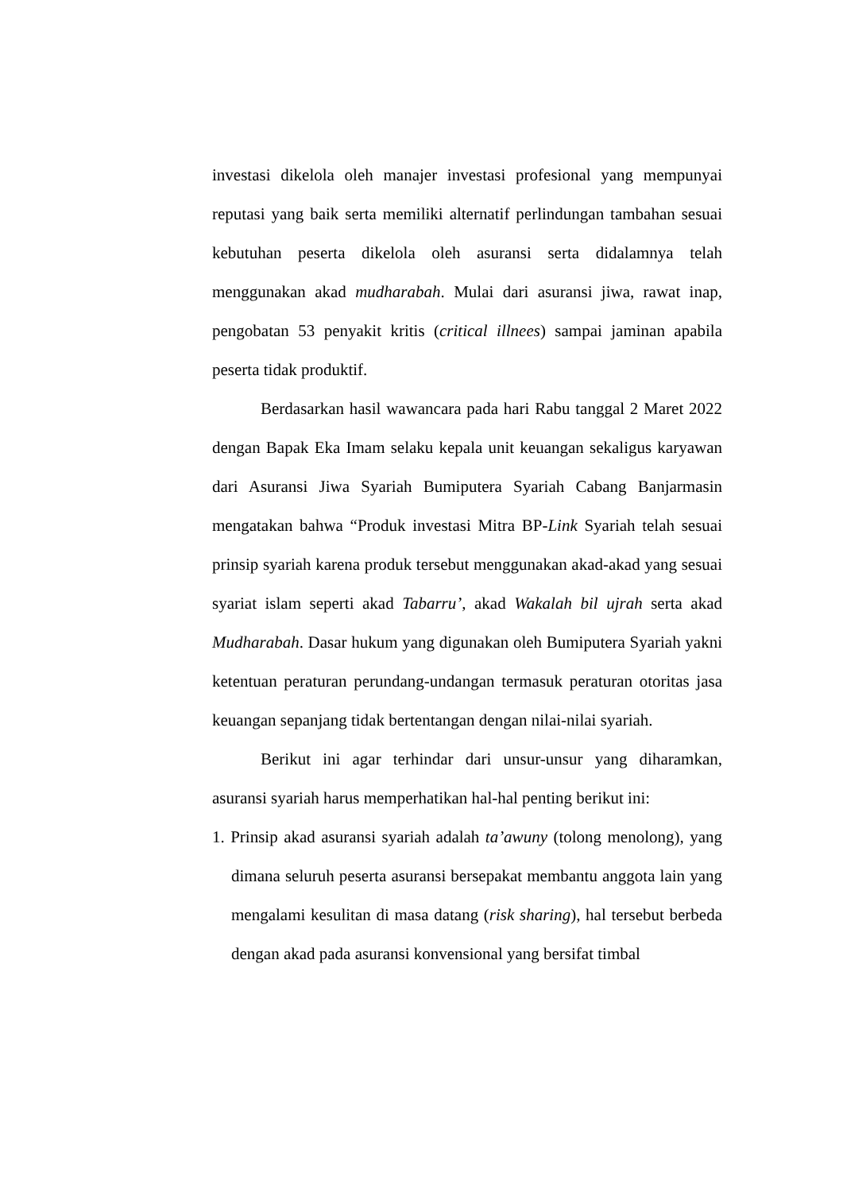investasi dikelola oleh manajer investasi profesional yang mempunyai reputasi yang baik serta memiliki alternatif perlindungan tambahan sesuai kebutuhan peserta dikelola oleh asuransi serta didalamnya telah menggunakan akad mudharabah. Mulai dari asuransi jiwa, rawat inap, pengobatan 53 penyakit kritis (critical illnees) sampai jaminan apabila peserta tidak produktif.
Berdasarkan hasil wawancara pada hari Rabu tanggal 2 Maret 2022 dengan Bapak Eka Imam selaku kepala unit keuangan sekaligus karyawan dari Asuransi Jiwa Syariah Bumiputera Syariah Cabang Banjarmasin mengatakan bahwa “Produk investasi Mitra BP-Link Syariah telah sesuai prinsip syariah karena produk tersebut menggunakan akad-akad yang sesuai syariat islam seperti akad Tabarru’, akad Wakalah bil ujrah serta akad Mudharabah. Dasar hukum yang digunakan oleh Bumiputera Syariah yakni ketentuan peraturan perundang-undangan termasuk peraturan otoritas jasa keuangan sepanjang tidak bertentangan dengan nilai-nilai syariah.
Berikut ini agar terhindar dari unsur-unsur yang diharamkan, asuransi syariah harus memperhatikan hal-hal penting berikut ini:
1. Prinsip akad asuransi syariah adalah ta’awuny (tolong menolong), yang dimana seluruh peserta asuransi bersepakat membantu anggota lain yang mengalami kesulitan di masa datang (risk sharing), hal tersebut berbeda dengan akad pada asuransi konvensional yang bersifat timbal